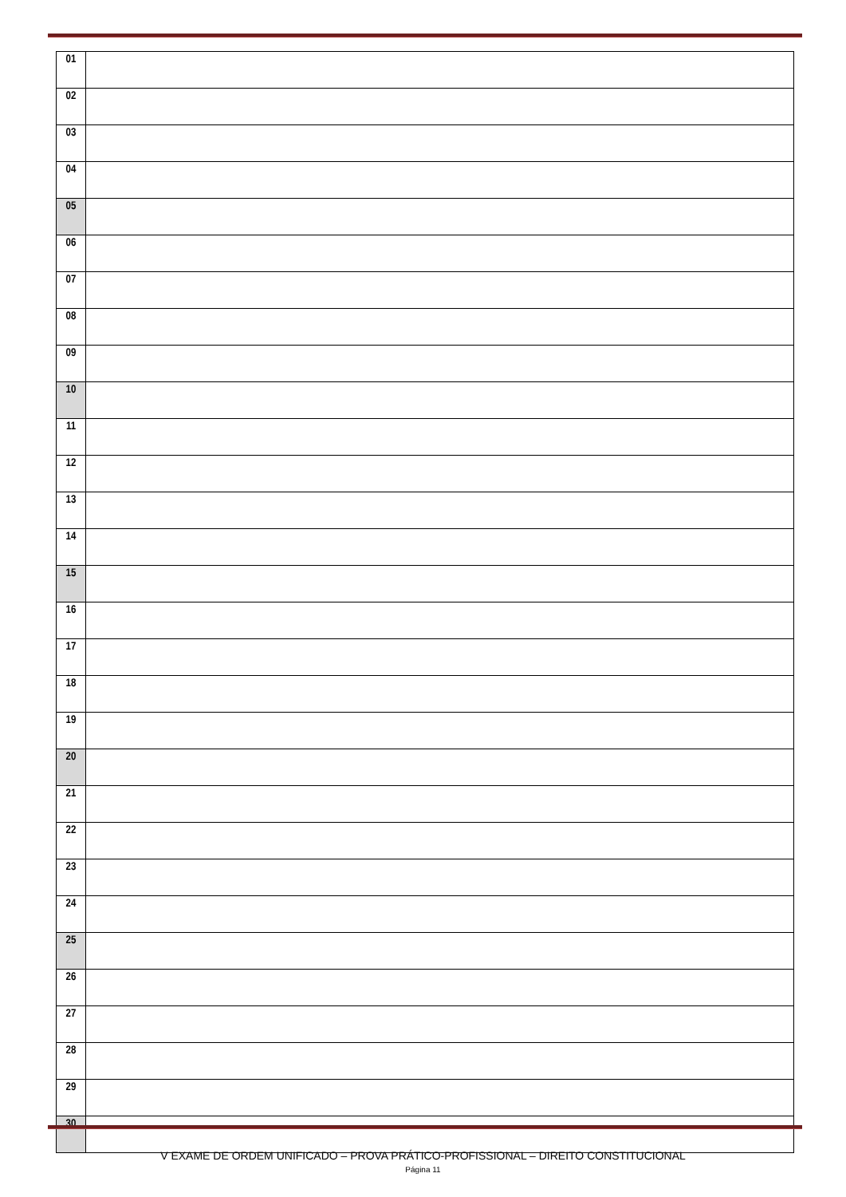| 01 | |
| 02 | |
| 03 | |
| 04 | |
| 05 | |
| 06 | |
| 07 | |
| 08 | |
| 09 | |
| 10 | |
| 11 | |
| 12 | |
| 13 | |
| 14 | |
| 15 | |
| 16 | |
| 17 | |
| 18 | |
| 19 | |
| 20 | |
| 21 | |
| 22 | |
| 23 | |
| 24 | |
| 25 | |
| 26 | |
| 27 | |
| 28 | |
| 29 | |
| 30 | |
V EXAME DE ORDEM UNIFICADO – PROVA PRÁTICO-PROFISSIONAL – DIREITO CONSTITUCIONAL
Página 11